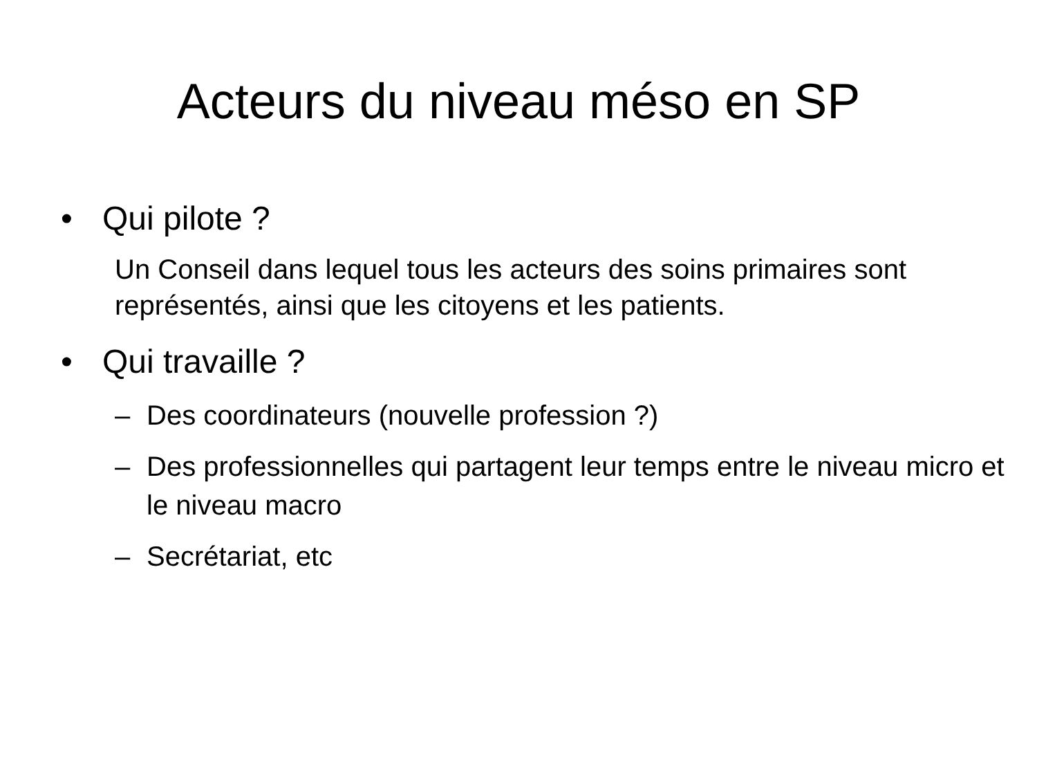Acteurs du niveau méso en SP
• Qui pilote ?
Un Conseil dans lequel tous les acteurs des soins primaires sont représentés, ainsi que les citoyens et les patients.
• Qui travaille ?
– Des coordinateurs (nouvelle profession ?)
– Des professionnelles qui partagent leur temps entre le niveau micro et le niveau macro
– Secrétariat, etc